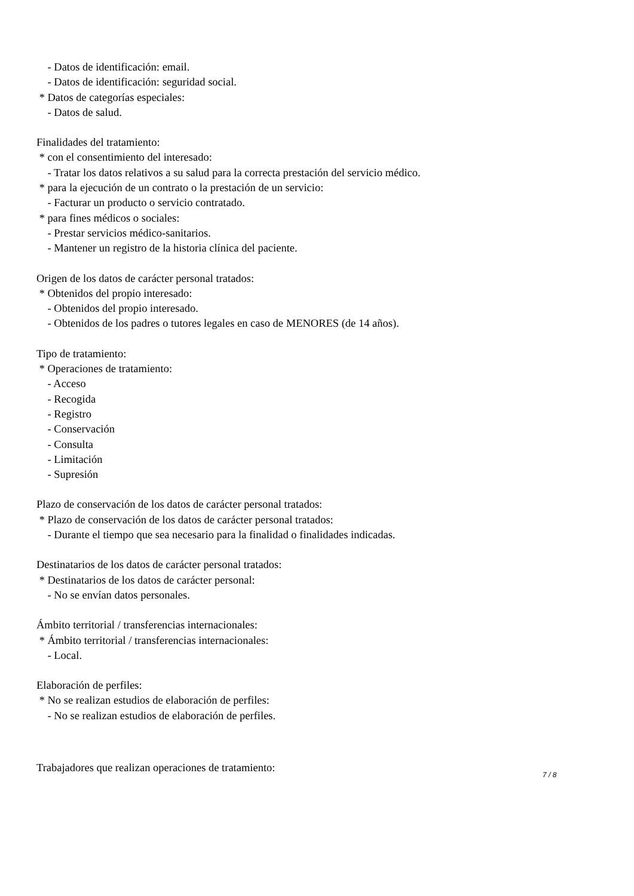- Datos de identificación: email.
- Datos de identificación: seguridad social.
* Datos de categorías especiales:
- Datos de salud.
Finalidades del tratamiento:
* con el consentimiento del interesado:
- Tratar los datos relativos a su salud para la correcta prestación del servicio médico.
* para la ejecución de un contrato o la prestación de un servicio:
- Facturar un producto o servicio contratado.
* para fines médicos o sociales:
- Prestar servicios médico-sanitarios.
- Mantener un registro de la historia clínica del paciente.
Origen de los datos de carácter personal tratados:
* Obtenidos del propio interesado:
- Obtenidos del propio interesado.
- Obtenidos de los padres o tutores legales en caso de MENORES (de 14 años).
Tipo de tratamiento:
* Operaciones de tratamiento:
- Acceso
- Recogida
- Registro
- Conservación
- Consulta
- Limitación
- Supresión
Plazo de conservación de los datos de carácter personal tratados:
* Plazo de conservación de los datos de carácter personal tratados:
- Durante el tiempo que sea necesario para la finalidad o finalidades indicadas.
Destinatarios de los datos de carácter personal tratados:
* Destinatarios de los datos de carácter personal:
- No se envían datos personales.
Ámbito territorial / transferencias internacionales:
* Ámbito territorial / transferencias internacionales:
- Local.
Elaboración de perfiles:
* No se realizan estudios de elaboración de perfiles:
- No se realizan estudios de elaboración de perfiles.
Trabajadores que realizan operaciones de tratamiento:
7 / 8